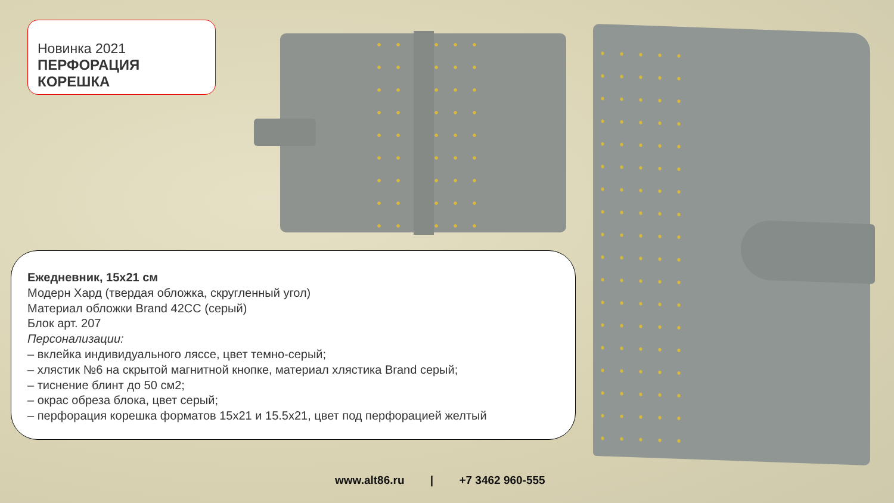Новинка 2021
ПЕРФОРАЦИЯ КОРЕШКА
Ежедневник, 15х21 см
Модерн Хард (твердая обложка, скругленный угол)
Материал обложки Brand 42CC (серый)
Блок арт. 207
Персонализации:
– вклейка индивидуального ляссе, цвет темно-серый;
– хлястик №6 на скрытой магнитной кнопке, материал хлястика Brand серый;
– тиснение блинт до 50 см2;
– окрас обреза блока, цвет серый;
– перфорация корешка форматов 15х21 и 15.5х21, цвет под перфорацией желтый
www.alt86.ru | +7 3462 960-555